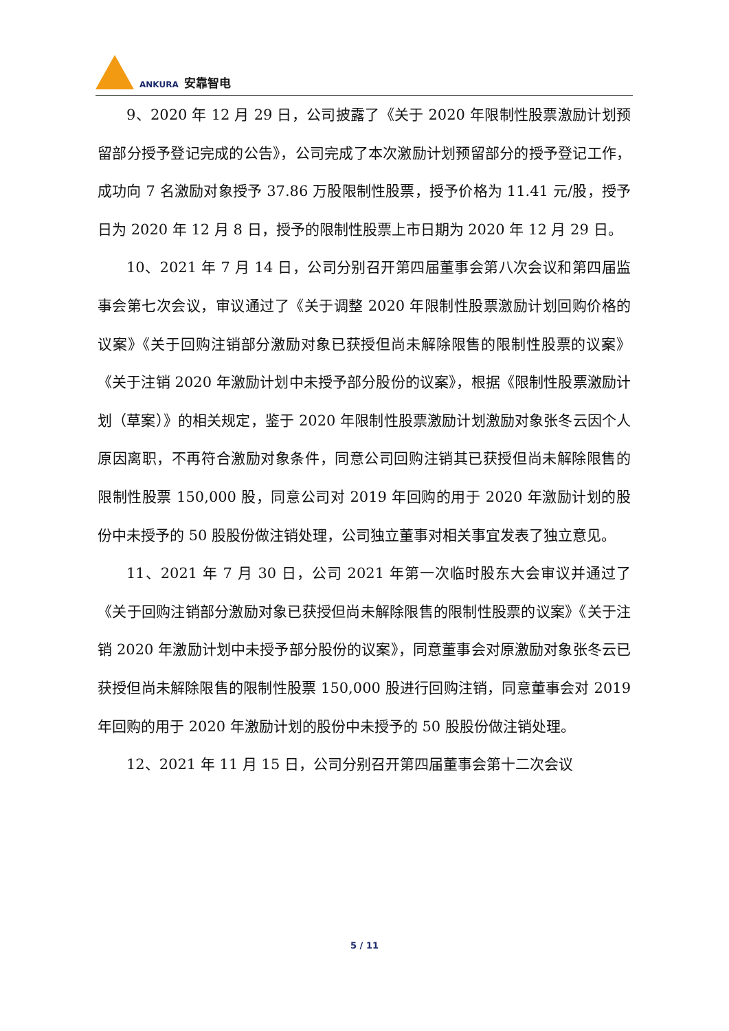ANKURA 安靠智电
9、2020 年 12 月 29 日，公司披露了《关于 2020 年限制性股票激励计划预留部分授予登记完成的公告》，公司完成了本次激励计划预留部分的授予登记工作，成功向 7 名激励对象授予 37.86 万股限制性股票，授予价格为 11.41 元/股，授予日为 2020 年 12 月 8 日，授予的限制性股票上市日期为 2020 年 12 月 29 日。
10、2021 年 7 月 14 日，公司分别召开第四届董事会第八次会议和第四届监事会第七次会议，审议通过了《关于调整 2020 年限制性股票激励计划回购价格的议案》《关于回购注销部分激励对象已获授但尚未解除限售的限制性股票的议案》《关于注销 2020 年激励计划中未授予部分股份的议案》，根据《限制性股票激励计划（草案）》的相关规定，鉴于 2020 年限制性股票激励计划激励对象张冬云因个人原因离职，不再符合激励对象条件，同意公司回购注销其已获授但尚未解除限售的限制性股票 150,000 股，同意公司对 2019 年回购的用于 2020 年激励计划的股份中未授予的 50 股股份做注销处理，公司独立董事对相关事宜发表了独立意见。
11、2021 年 7 月 30 日，公司 2021 年第一次临时股东大会审议并通过了《关于回购注销部分激励对象已获授但尚未解除限售的限制性股票的议案》《关于注销 2020 年激励计划中未授予部分股份的议案》，同意董事会对原激励对象张冬云已获授但尚未解除限售的限制性股票 150,000 股进行回购注销，同意董事会对 2019 年回购的用于 2020 年激励计划的股份中未授予的 50 股股份做注销处理。
12、2021 年 11 月 15 日，公司分别召开第四届董事会第十二次会议
5 / 11